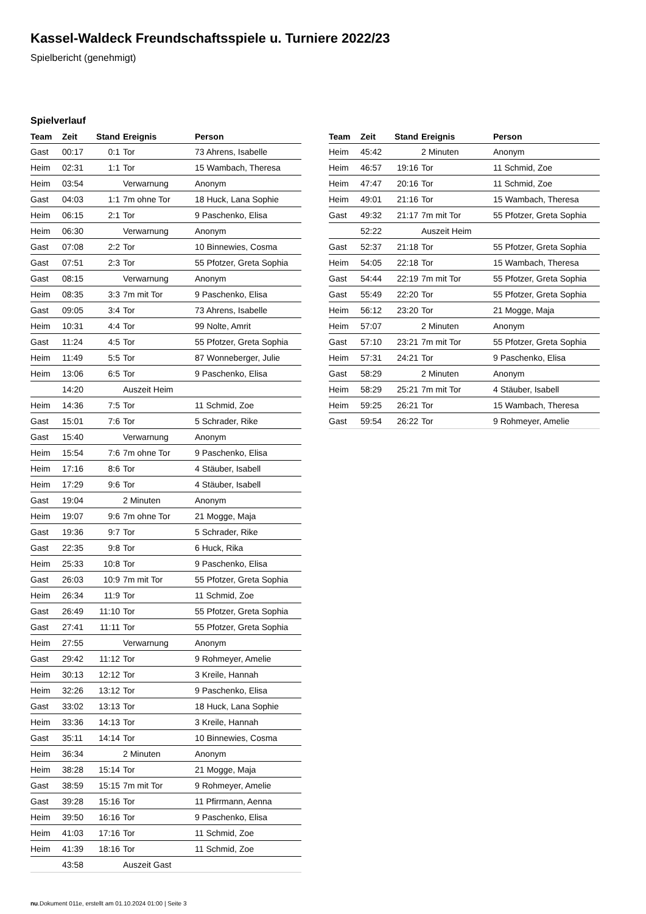Kassel-Waldeck Freundschaftsspiele u. Turniere 2022/23
Spielbericht (genehmigt)
Spielverlauf
| Team | Zeit | Stand | Ereignis | Person |
| --- | --- | --- | --- | --- |
| Gast | 00:17 | 0:1 | Tor | 73 Ahrens, Isabelle |
| Heim | 02:31 | 1:1 | Tor | 15 Wambach, Theresa |
| Heim | 03:54 | | Verwarnung | Anonym |
| Gast | 04:03 | 1:1 | 7m ohne Tor | 18 Huck, Lana Sophie |
| Heim | 06:15 | 2:1 | Tor | 9 Paschenko, Elisa |
| Heim | 06:30 | | Verwarnung | Anonym |
| Gast | 07:08 | 2:2 | Tor | 10 Binnewies, Cosma |
| Gast | 07:51 | 2:3 | Tor | 55 Pfotzer, Greta Sophia |
| Gast | 08:15 | | Verwarnung | Anonym |
| Heim | 08:35 | 3:3 | 7m mit Tor | 9 Paschenko, Elisa |
| Gast | 09:05 | 3:4 | Tor | 73 Ahrens, Isabelle |
| Heim | 10:31 | 4:4 | Tor | 99 Nolte, Amrit |
| Gast | 11:24 | 4:5 | Tor | 55 Pfotzer, Greta Sophia |
| Heim | 11:49 | 5:5 | Tor | 87 Wonneberger, Julie |
| Heim | 13:06 | 6:5 | Tor | 9 Paschenko, Elisa |
| | 14:20 | | Auszeit Heim | |
| Heim | 14:36 | 7:5 | Tor | 11 Schmid, Zoe |
| Gast | 15:01 | 7:6 | Tor | 5 Schrader, Rike |
| Gast | 15:40 | | Verwarnung | Anonym |
| Heim | 15:54 | 7:6 | 7m ohne Tor | 9 Paschenko, Elisa |
| Heim | 17:16 | 8:6 | Tor | 4 Stäuber, Isabell |
| Heim | 17:29 | 9:6 | Tor | 4 Stäuber, Isabell |
| Gast | 19:04 | | 2 Minuten | Anonym |
| Heim | 19:07 | 9:6 | 7m ohne Tor | 21 Mogge, Maja |
| Gast | 19:36 | 9:7 | Tor | 5 Schrader, Rike |
| Gast | 22:35 | 9:8 | Tor | 6 Huck, Rika |
| Heim | 25:33 | 10:8 | Tor | 9 Paschenko, Elisa |
| Gast | 26:03 | 10:9 | 7m mit Tor | 55 Pfotzer, Greta Sophia |
| Heim | 26:34 | 11:9 | Tor | 11 Schmid, Zoe |
| Gast | 26:49 | 11:10 | Tor | 55 Pfotzer, Greta Sophia |
| Gast | 27:41 | 11:11 | Tor | 55 Pfotzer, Greta Sophia |
| Heim | 27:55 | | Verwarnung | Anonym |
| Gast | 29:42 | 11:12 | Tor | 9 Rohmeyer, Amelie |
| Heim | 30:13 | 12:12 | Tor | 3 Kreile, Hannah |
| Heim | 32:26 | 13:12 | Tor | 9 Paschenko, Elisa |
| Gast | 33:02 | 13:13 | Tor | 18 Huck, Lana Sophie |
| Heim | 33:36 | 14:13 | Tor | 3 Kreile, Hannah |
| Gast | 35:11 | 14:14 | Tor | 10 Binnewies, Cosma |
| Heim | 36:34 | | 2 Minuten | Anonym |
| Heim | 38:28 | 15:14 | Tor | 21 Mogge, Maja |
| Gast | 38:59 | 15:15 | 7m mit Tor | 9 Rohmeyer, Amelie |
| Gast | 39:28 | 15:16 | Tor | 11 Pfirrmann, Aenna |
| Heim | 39:50 | 16:16 | Tor | 9 Paschenko, Elisa |
| Heim | 41:03 | 17:16 | Tor | 11 Schmid, Zoe |
| Heim | 41:39 | 18:16 | Tor | 11 Schmid, Zoe |
| | 43:58 | | Auszeit Gast | |
| Team | Zeit | Stand | Ereignis | Person |
| --- | --- | --- | --- | --- |
| Heim | 45:42 | | 2 Minuten | Anonym |
| Heim | 46:57 | 19:16 | Tor | 11 Schmid, Zoe |
| Heim | 47:47 | 20:16 | Tor | 11 Schmid, Zoe |
| Heim | 49:01 | 21:16 | Tor | 15 Wambach, Theresa |
| Gast | 49:32 | 21:17 | 7m mit Tor | 55 Pfotzer, Greta Sophia |
| | 52:22 | | Auszeit Heim | |
| Gast | 52:37 | 21:18 | Tor | 55 Pfotzer, Greta Sophia |
| Heim | 54:05 | 22:18 | Tor | 15 Wambach, Theresa |
| Gast | 54:44 | 22:19 | 7m mit Tor | 55 Pfotzer, Greta Sophia |
| Gast | 55:49 | 22:20 | Tor | 55 Pfotzer, Greta Sophia |
| Heim | 56:12 | 23:20 | Tor | 21 Mogge, Maja |
| Heim | 57:07 | | 2 Minuten | Anonym |
| Gast | 57:10 | 23:21 | 7m mit Tor | 55 Pfotzer, Greta Sophia |
| Heim | 57:31 | 24:21 | Tor | 9 Paschenko, Elisa |
| Gast | 58:29 | | 2 Minuten | Anonym |
| Heim | 58:29 | 25:21 | 7m mit Tor | 4 Stäuber, Isabell |
| Heim | 59:25 | 26:21 | Tor | 15 Wambach, Theresa |
| Gast | 59:54 | 26:22 | Tor | 9 Rohmeyer, Amelie |
nu.Dokument 011e, erstellt am 01.10.2024 01:00 | Seite 3